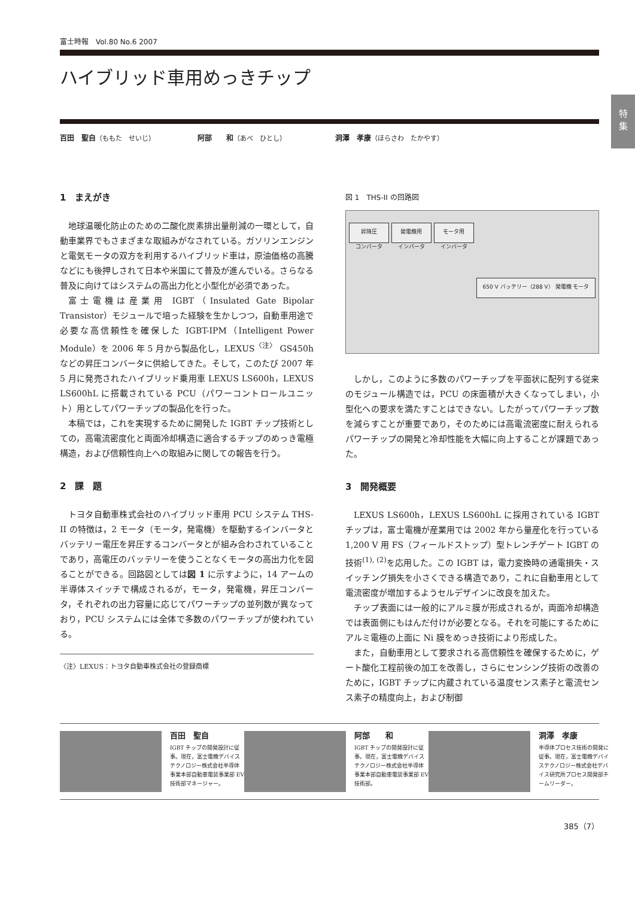特
集
富士時報　Vol.80 No.6 2007
ハイブリッド車用めっきチップ
百田　聖自（ももた　せいじ） 阿部　　和（あべ　ひとし） 洞澤　孝康（ほらさわ　たかやす）
1　まえがき
地球温暖化防止のための二酸化炭素排出量削減の一環として，自動車業界でもさまざまな取組みがなされている。ガソリンエンジンと電気モータの双方を利用するハイブリッド車は，原油価格の高騰などにも後押しされて日本や米国にて普及が進んでいる。さらなる普及に向けてはシステムの高出力化と小型化が必須であった。
富士電機は産業用 IGBT（Insulated Gate Bipolar Transistor）モジュールで培った経験を生かしつつ，自動車用途で必要な高信頼性を確保した IGBT-IPM（Intelligent Power Module）を 2006 年 5 月から製品化し，LEXUS<sup>〈注〉</sup> GS450h などの昇圧コンバータに供給してきた。そして，このたび 2007 年 5 月に発売されたハイブリッド乗用車 LEXUS LS600h，LEXUS LS600hL に搭載されている PCU（パワーコントロールユニット）用としてパワーチップの製品化を行った。
本稿では，これを実現するために開発した IGBT チップ技術としての，高電流密度化と両面冷却構造に適合するチップのめっき電極構造，および信頼性向上への取組みに関しての報告を行う。
2　課　題
トヨタ自動車株式会社のハイブリッド車用 PCU システム THS-II の特徴は，2 モータ（モータ，発電機）を駆動するインバータとバッテリー電圧を昇圧するコンバータとが組み合わされていることであり，高電圧のバッテリーを使うことなくモータの高出力化を図ることができる。回路図としては図 1 に示すように，14 アームの半導体スイッチで構成されるが，モータ，発電機，昇圧コンバータ，それぞれの出力容量に応じてパワーチップの並列数が異なっており，PCU システムには全体で多数のパワーチップが使われている。
〈注〉LEXUS：トヨタ自動車株式会社の登録商標
図 1　THS-II の回路図
昇降圧
コンバータ 発電機用
インバータ モータ用
インバータ 650 V バッテリー（288 V） 発電機 モータ
しかし，このように多数のパワーチップを平面状に配列する従来のモジュール構造では，PCU の床面積が大きくなってしまい，小型化への要求を満たすことはできない。したがってパワーチップ数を減らすことが重要であり，そのためには高電流密度に耐えられるパワーチップの開発と冷却性能を大幅に向上することが課題であった。
3　開発概要
LEXUS LS600h，LEXUS LS600hL に採用されている IGBT チップは，富士電機が産業用では 2002 年から量産化を行っている 1,200 V 用 FS（フィールドストップ）型トレンチゲート IGBT の技術<sup>(1), (2)</sup>を応用した。この IGBT は，電力変換時の通電損失・スイッチング損失を小さくできる構造であり，これに自動車用として電流密度が増加するようセルデザインに改良を加えた。
チップ表面には一般的にアルミ膜が形成されるが，両面冷却構造では表面側にもはんだ付けが必要となる。それを可能にするためにアルミ電極の上面に Ni 膜をめっき技術により形成した。
また，自動車用として要求される高信頼性を確保するために，ゲート酸化工程前後の加工を改善し，さらにセンシング技術の改善のために，IGBT チップに内蔵されている温度センス素子と電流センス素子の精度向上，および制御
百田　聖自
IGBT チップの開発設計に従事。現在，富士電機デバイステクノロジー株式会社半導体事業本部自動車電装事業部 EV 技術部マネージャー。
阿部　　和
IGBT チップの開発設計に従事。現在，富士電機デバイステクノロジー株式会社半導体事業本部自動車電装事業部 EV 技術部。
洞澤　孝康
半導体プロセス技術の開発に従事。現在，富士電機デバイステクノロジー株式会社デバイス研究所プロセス開発部チームリーダー。
385（7）